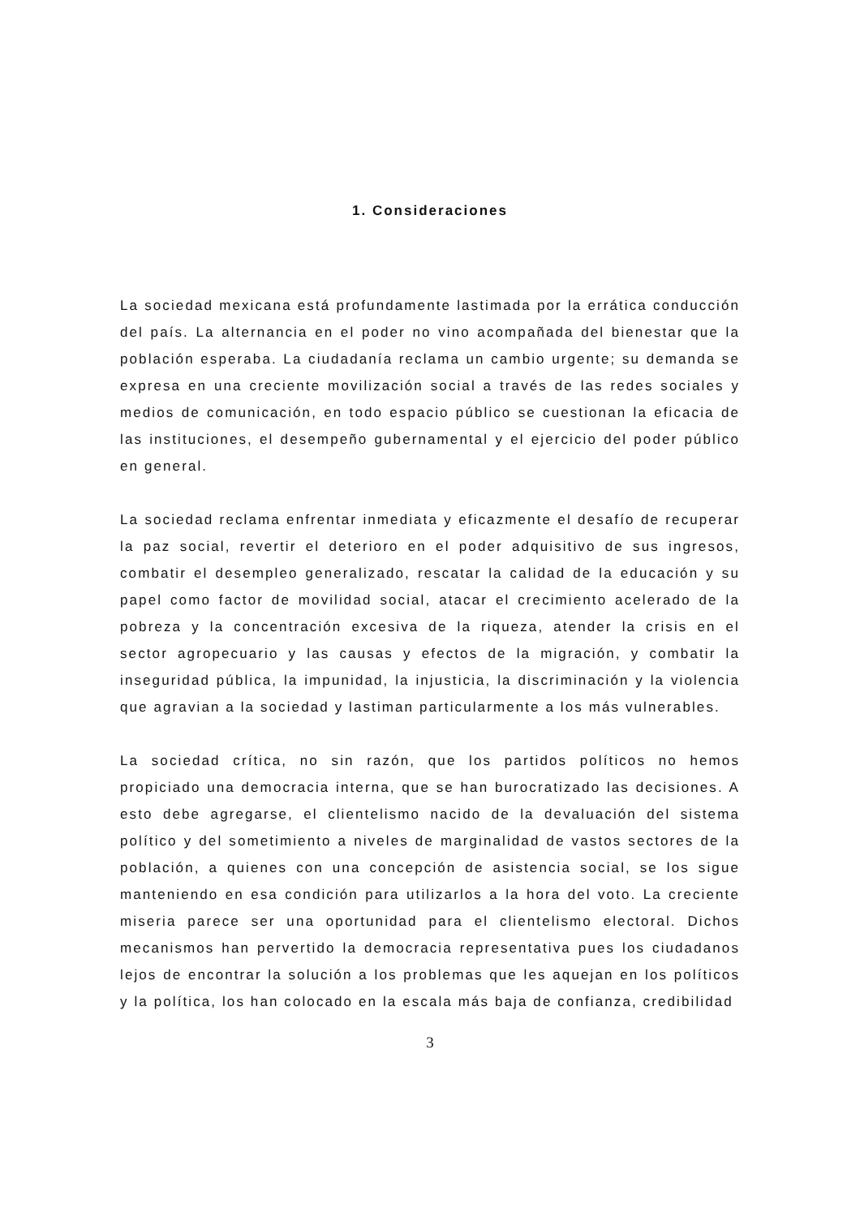1. Consideraciones
La sociedad mexicana está profundamente lastimada por la errática conducción del país. La alternancia en el poder no vino acompañada del bienestar que la población esperaba. La ciudadanía reclama un cambio urgente; su demanda se expresa en una creciente movilización social a través de las redes sociales y medios de comunicación, en todo espacio público se cuestionan la eficacia de las instituciones, el desempeño gubernamental y el ejercicio del poder público en general.
La sociedad reclama enfrentar inmediata y eficazmente el desafío de recuperar la paz social, revertir el deterioro en el poder adquisitivo de sus ingresos, combatir el desempleo generalizado, rescatar la calidad de la educación y su papel como factor de movilidad social, atacar el crecimiento acelerado de la pobreza y la concentración excesiva de la riqueza, atender la crisis en el sector agropecuario y las causas y efectos de la migración, y combatir la inseguridad pública, la impunidad, la injusticia, la discriminación y la violencia que agravian a la sociedad y lastiman particularmente a los más vulnerables.
La sociedad crítica, no sin razón, que los partidos políticos no hemos propiciado una democracia interna, que se han burocratizado las decisiones. A esto debe agregarse, el clientelismo nacido de la devaluación del sistema político y del sometimiento a niveles de marginalidad de vastos sectores de la población, a quienes con una concepción de asistencia social, se los sigue manteniendo en esa condición para utilizarlos a la hora del voto. La creciente miseria parece ser una oportunidad para el clientelismo electoral. Dichos mecanismos han pervertido la democracia representativa pues los ciudadanos lejos de encontrar la solución a los problemas que les aquejan en los políticos y la política, los han colocado en la escala más baja de confianza, credibilidad
3